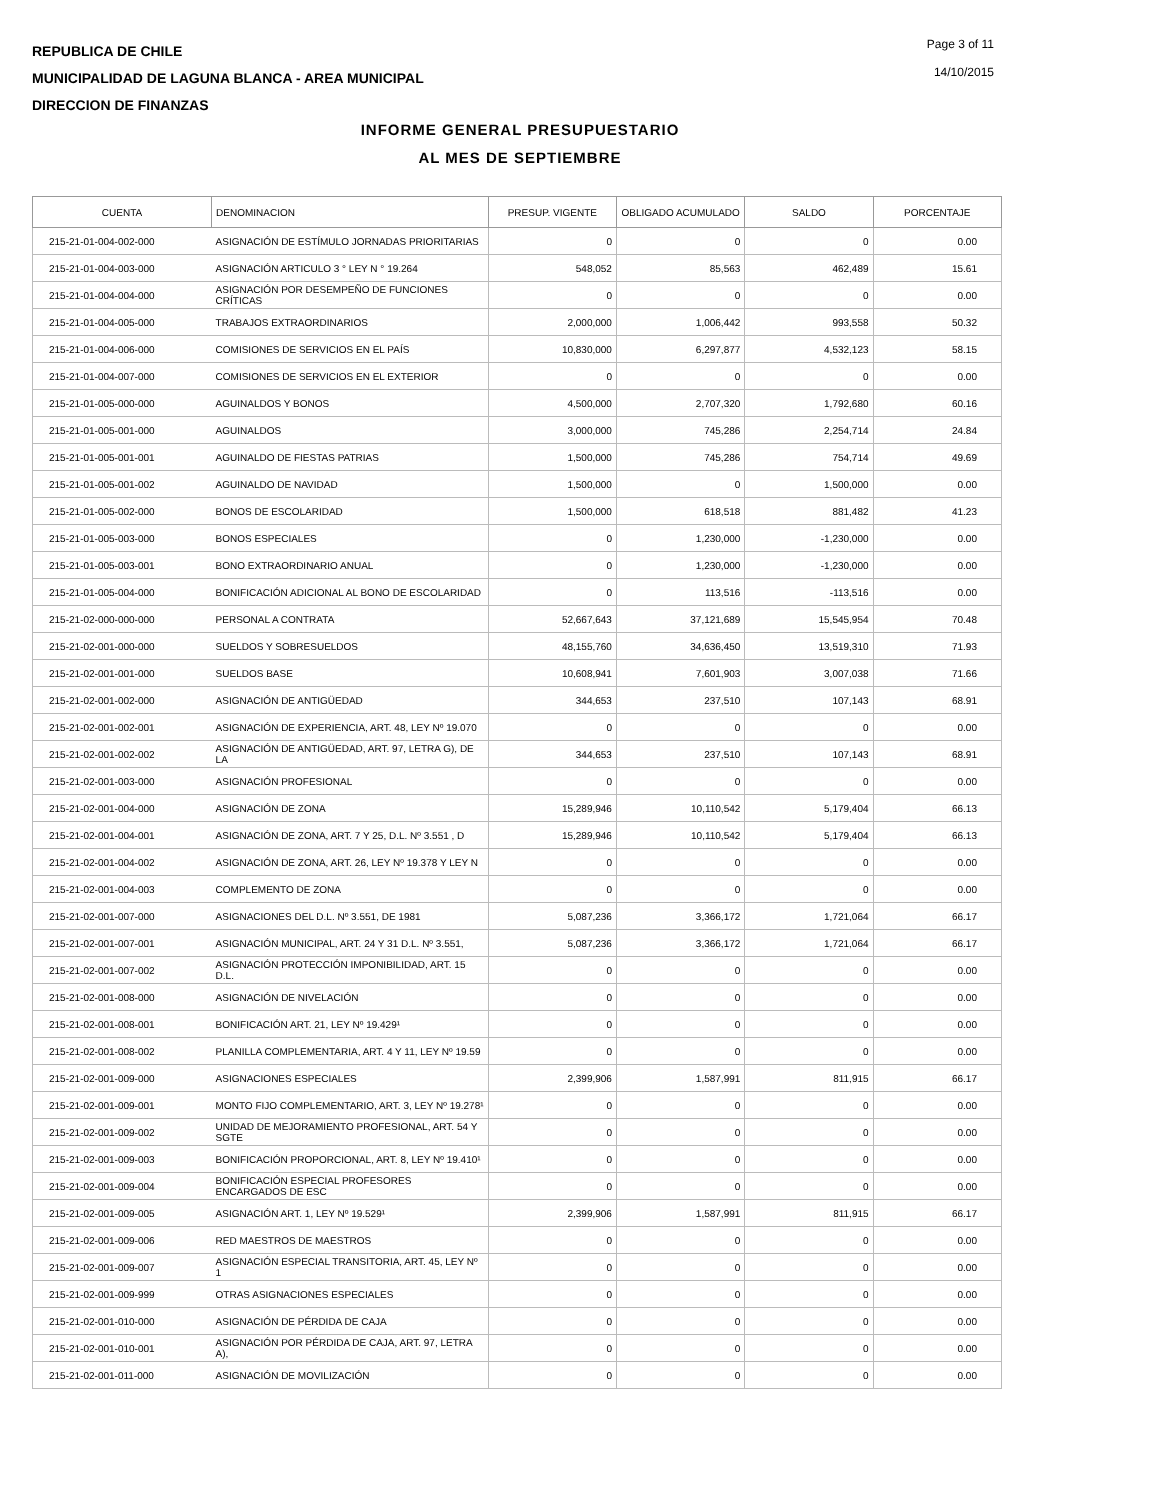REPUBLICA DE CHILE
MUNICIPALIDAD DE LAGUNA BLANCA - AREA MUNICIPAL
DIRECCION DE FINANZAS
Page 3 of 11
14/10/2015
INFORME GENERAL PRESUPUESTARIO
AL MES DE SEPTIEMBRE
| CUENTA | DENOMINACION | PRESUP. VIGENTE | OBLIGADO ACUMULADO | SALDO | PORCENTAJE |
| --- | --- | --- | --- | --- | --- |
| 215-21-01-004-002-000 | ASIGNACIÓN DE ESTÍMULO JORNADAS PRIORITARIAS | 0 | 0 | 0 | 0.00 |
| 215-21-01-004-003-000 | ASIGNACIÓN ARTICULO 3 ° LEY N ° 19.264 | 548,052 | 85,563 | 462,489 | 15.61 |
| 215-21-01-004-004-000 | ASIGNACIÓN POR DESEMPEÑO DE FUNCIONES CRÍTICAS | 0 | 0 | 0 | 0.00 |
| 215-21-01-004-005-000 | TRABAJOS EXTRAORDINARIOS | 2,000,000 | 1,006,442 | 993,558 | 50.32 |
| 215-21-01-004-006-000 | COMISIONES DE SERVICIOS EN EL PAÍS | 10,830,000 | 6,297,877 | 4,532,123 | 58.15 |
| 215-21-01-004-007-000 | COMISIONES DE SERVICIOS EN EL EXTERIOR | 0 | 0 | 0 | 0.00 |
| 215-21-01-005-000-000 | AGUINALDOS Y BONOS | 4,500,000 | 2,707,320 | 1,792,680 | 60.16 |
| 215-21-01-005-001-000 | AGUINALDOS | 3,000,000 | 745,286 | 2,254,714 | 24.84 |
| 215-21-01-005-001-001 | AGUINALDO DE FIESTAS PATRIAS | 1,500,000 | 745,286 | 754,714 | 49.69 |
| 215-21-01-005-001-002 | AGUINALDO DE NAVIDAD | 1,500,000 | 0 | 1,500,000 | 0.00 |
| 215-21-01-005-002-000 | BONOS DE ESCOLARIDAD | 1,500,000 | 618,518 | 881,482 | 41.23 |
| 215-21-01-005-003-000 | BONOS ESPECIALES | 0 | 1,230,000 | -1,230,000 | 0.00 |
| 215-21-01-005-003-001 | BONO EXTRAORDINARIO ANUAL | 0 | 1,230,000 | -1,230,000 | 0.00 |
| 215-21-01-005-004-000 | BONIFICACIÓN ADICIONAL AL BONO DE ESCOLARIDAD | 0 | 113,516 | -113,516 | 0.00 |
| 215-21-02-000-000-000 | PERSONAL A CONTRATA | 52,667,643 | 37,121,689 | 15,545,954 | 70.48 |
| 215-21-02-001-000-000 | SUELDOS Y SOBRESUELDOS | 48,155,760 | 34,636,450 | 13,519,310 | 71.93 |
| 215-21-02-001-001-000 | SUELDOS BASE | 10,608,941 | 7,601,903 | 3,007,038 | 71.66 |
| 215-21-02-001-002-000 | ASIGNACIÓN DE ANTIGÜEDAD | 344,653 | 237,510 | 107,143 | 68.91 |
| 215-21-02-001-002-001 | ASIGNACIÓN DE EXPERIENCIA, ART. 48, LEY Nº 19.070 | 0 | 0 | 0 | 0.00 |
| 215-21-02-001-002-002 | ASIGNACIÓN DE ANTIGÜEDAD, ART. 97, LETRA G), DE LA | 344,653 | 237,510 | 107,143 | 68.91 |
| 215-21-02-001-003-000 | ASIGNACIÓN PROFESIONAL | 0 | 0 | 0 | 0.00 |
| 215-21-02-001-004-000 | ASIGNACIÓN DE ZONA | 15,289,946 | 10,110,542 | 5,179,404 | 66.13 |
| 215-21-02-001-004-001 | ASIGNACIÓN DE ZONA, ART. 7 Y 25, D.L. Nº 3.551 , D | 15,289,946 | 10,110,542 | 5,179,404 | 66.13 |
| 215-21-02-001-004-002 | ASIGNACIÓN DE ZONA, ART. 26, LEY Nº 19.378 Y LEY N | 0 | 0 | 0 | 0.00 |
| 215-21-02-001-004-003 | COMPLEMENTO DE ZONA | 0 | 0 | 0 | 0.00 |
| 215-21-02-001-007-000 | ASIGNACIONES DEL D.L. Nº 3.551, DE 1981 | 5,087,236 | 3,366,172 | 1,721,064 | 66.17 |
| 215-21-02-001-007-001 | ASIGNACIÓN MUNICIPAL, ART. 24 Y 31 D.L. Nº 3.551, | 5,087,236 | 3,366,172 | 1,721,064 | 66.17 |
| 215-21-02-001-007-002 | ASIGNACIÓN PROTECCIÓN IMPONIBILIDAD, ART. 15 D.L. | 0 | 0 | 0 | 0.00 |
| 215-21-02-001-008-000 | ASIGNACIÓN DE NIVELACIÓN | 0 | 0 | 0 | 0.00 |
| 215-21-02-001-008-001 | BONIFICACIÓN ART. 21, LEY Nº 19.429¹ | 0 | 0 | 0 | 0.00 |
| 215-21-02-001-008-002 | PLANILLA COMPLEMENTARIA, ART. 4 Y 11, LEY Nº 19.59 | 0 | 0 | 0 | 0.00 |
| 215-21-02-001-009-000 | ASIGNACIONES ESPECIALES | 2,399,906 | 1,587,991 | 811,915 | 66.17 |
| 215-21-02-001-009-001 | MONTO FIJO COMPLEMENTARIO, ART. 3, LEY Nº 19.278¹ | 0 | 0 | 0 | 0.00 |
| 215-21-02-001-009-002 | UNIDAD DE MEJORAMIENTO PROFESIONAL, ART. 54 Y SGTE | 0 | 0 | 0 | 0.00 |
| 215-21-02-001-009-003 | BONIFICACIÓN PROPORCIONAL, ART. 8, LEY Nº 19.410¹ | 0 | 0 | 0 | 0.00 |
| 215-21-02-001-009-004 | BONIFICACIÓN ESPECIAL PROFESORES ENCARGADOS DE ESC | 0 | 0 | 0 | 0.00 |
| 215-21-02-001-009-005 | ASIGNACIÓN ART. 1, LEY Nº 19.529¹ | 2,399,906 | 1,587,991 | 811,915 | 66.17 |
| 215-21-02-001-009-006 | RED MAESTROS DE MAESTROS | 0 | 0 | 0 | 0.00 |
| 215-21-02-001-009-007 | ASIGNACIÓN ESPECIAL TRANSITORIA, ART. 45, LEY Nº 1 | 0 | 0 | 0 | 0.00 |
| 215-21-02-001-009-999 | OTRAS ASIGNACIONES ESPECIALES | 0 | 0 | 0 | 0.00 |
| 215-21-02-001-010-000 | ASIGNACIÓN DE PÉRDIDA DE CAJA | 0 | 0 | 0 | 0.00 |
| 215-21-02-001-010-001 | ASIGNACIÓN POR PÉRDIDA DE CAJA, ART. 97, LETRA A), | 0 | 0 | 0 | 0.00 |
| 215-21-02-001-011-000 | ASIGNACIÓN DE MOVILIZACIÓN | 0 | 0 | 0 | 0.00 |